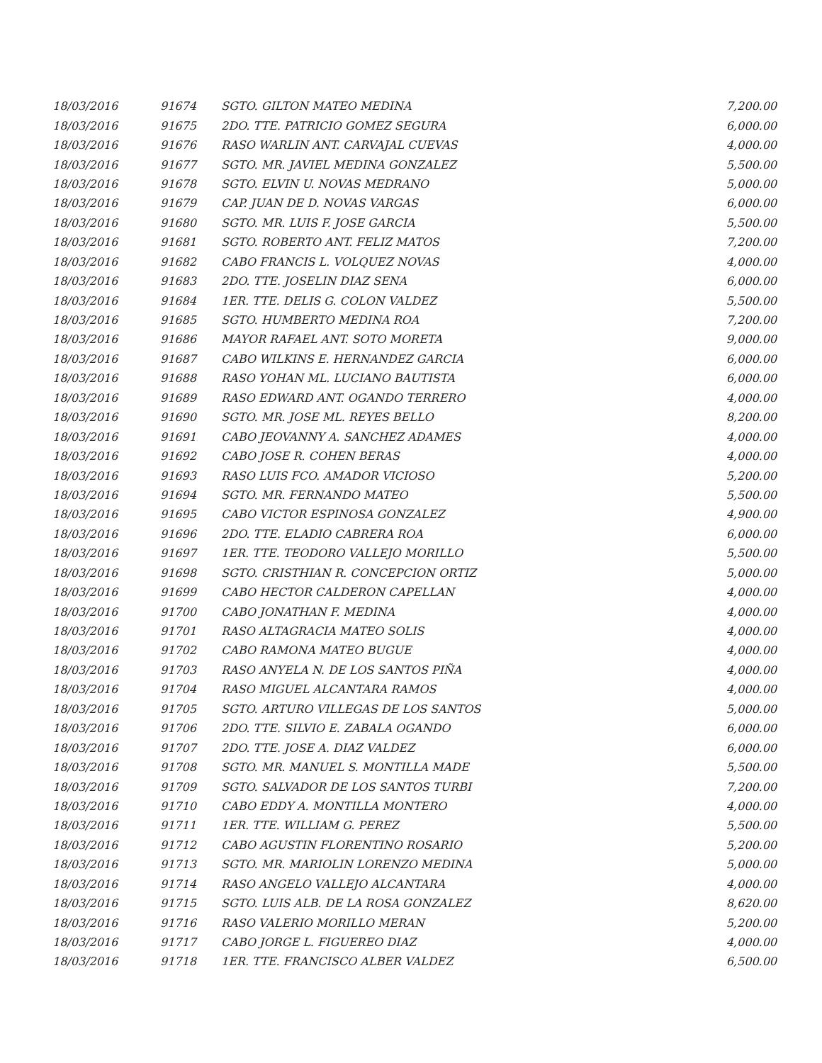| 18/03/2016 | 91674 | SGTO. GILTON MATEO MEDINA | 7,200.00 |
| 18/03/2016 | 91675 | 2DO. TTE. PATRICIO GOMEZ SEGURA | 6,000.00 |
| 18/03/2016 | 91676 | RASO WARLIN ANT. CARVAJAL CUEVAS | 4,000.00 |
| 18/03/2016 | 91677 | SGTO. MR. JAVIEL MEDINA GONZALEZ | 5,500.00 |
| 18/03/2016 | 91678 | SGTO. ELVIN U. NOVAS MEDRANO | 5,000.00 |
| 18/03/2016 | 91679 | CAP. JUAN DE D. NOVAS VARGAS | 6,000.00 |
| 18/03/2016 | 91680 | SGTO. MR. LUIS F. JOSE GARCIA | 5,500.00 |
| 18/03/2016 | 91681 | SGTO. ROBERTO ANT. FELIZ MATOS | 7,200.00 |
| 18/03/2016 | 91682 | CABO FRANCIS L. VOLQUEZ NOVAS | 4,000.00 |
| 18/03/2016 | 91683 | 2DO. TTE. JOSELIN DIAZ SENA | 6,000.00 |
| 18/03/2016 | 91684 | 1ER. TTE. DELIS G. COLON VALDEZ | 5,500.00 |
| 18/03/2016 | 91685 | SGTO. HUMBERTO MEDINA ROA | 7,200.00 |
| 18/03/2016 | 91686 | MAYOR RAFAEL ANT. SOTO MORETA | 9,000.00 |
| 18/03/2016 | 91687 | CABO WILKINS E. HERNANDEZ GARCIA | 6,000.00 |
| 18/03/2016 | 91688 | RASO YOHAN ML. LUCIANO BAUTISTA | 6,000.00 |
| 18/03/2016 | 91689 | RASO EDWARD ANT. OGANDO TERRERO | 4,000.00 |
| 18/03/2016 | 91690 | SGTO. MR. JOSE ML. REYES BELLO | 8,200.00 |
| 18/03/2016 | 91691 | CABO JEOVANNY A. SANCHEZ ADAMES | 4,000.00 |
| 18/03/2016 | 91692 | CABO JOSE R. COHEN BERAS | 4,000.00 |
| 18/03/2016 | 91693 | RASO LUIS FCO. AMADOR VICIOSO | 5,200.00 |
| 18/03/2016 | 91694 | SGTO. MR. FERNANDO MATEO | 5,500.00 |
| 18/03/2016 | 91695 | CABO VICTOR ESPINOSA GONZALEZ | 4,900.00 |
| 18/03/2016 | 91696 | 2DO. TTE. ELADIO CABRERA ROA | 6,000.00 |
| 18/03/2016 | 91697 | 1ER. TTE. TEODORO VALLEJO MORILLO | 5,500.00 |
| 18/03/2016 | 91698 | SGTO. CRISTHIAN R. CONCEPCION ORTIZ | 5,000.00 |
| 18/03/2016 | 91699 | CABO HECTOR CALDERON CAPELLAN | 4,000.00 |
| 18/03/2016 | 91700 | CABO JONATHAN F. MEDINA | 4,000.00 |
| 18/03/2016 | 91701 | RASO ALTAGRACIA MATEO SOLIS | 4,000.00 |
| 18/03/2016 | 91702 | CABO RAMONA MATEO BUGUE | 4,000.00 |
| 18/03/2016 | 91703 | RASO ANYELA N. DE LOS SANTOS PIÑA | 4,000.00 |
| 18/03/2016 | 91704 | RASO MIGUEL ALCANTARA RAMOS | 4,000.00 |
| 18/03/2016 | 91705 | SGTO. ARTURO VILLEGAS DE LOS SANTOS | 5,000.00 |
| 18/03/2016 | 91706 | 2DO. TTE. SILVIO E. ZABALA OGANDO | 6,000.00 |
| 18/03/2016 | 91707 | 2DO. TTE. JOSE A. DIAZ VALDEZ | 6,000.00 |
| 18/03/2016 | 91708 | SGTO. MR. MANUEL S. MONTILLA MADE | 5,500.00 |
| 18/03/2016 | 91709 | SGTO. SALVADOR DE LOS SANTOS TURBI | 7,200.00 |
| 18/03/2016 | 91710 | CABO EDDY A. MONTILLA MONTERO | 4,000.00 |
| 18/03/2016 | 91711 | 1ER. TTE. WILLIAM G. PEREZ | 5,500.00 |
| 18/03/2016 | 91712 | CABO AGUSTIN FLORENTINO ROSARIO | 5,200.00 |
| 18/03/2016 | 91713 | SGTO. MR. MARIOLIN LORENZO MEDINA | 5,000.00 |
| 18/03/2016 | 91714 | RASO ANGELO VALLEJO ALCANTARA | 4,000.00 |
| 18/03/2016 | 91715 | SGTO. LUIS ALB. DE LA ROSA GONZALEZ | 8,620.00 |
| 18/03/2016 | 91716 | RASO VALERIO MORILLO MERAN | 5,200.00 |
| 18/03/2016 | 91717 | CABO JORGE L. FIGUEREO DIAZ | 4,000.00 |
| 18/03/2016 | 91718 | 1ER. TTE. FRANCISCO ALBER VALDEZ | 6,500.00 |